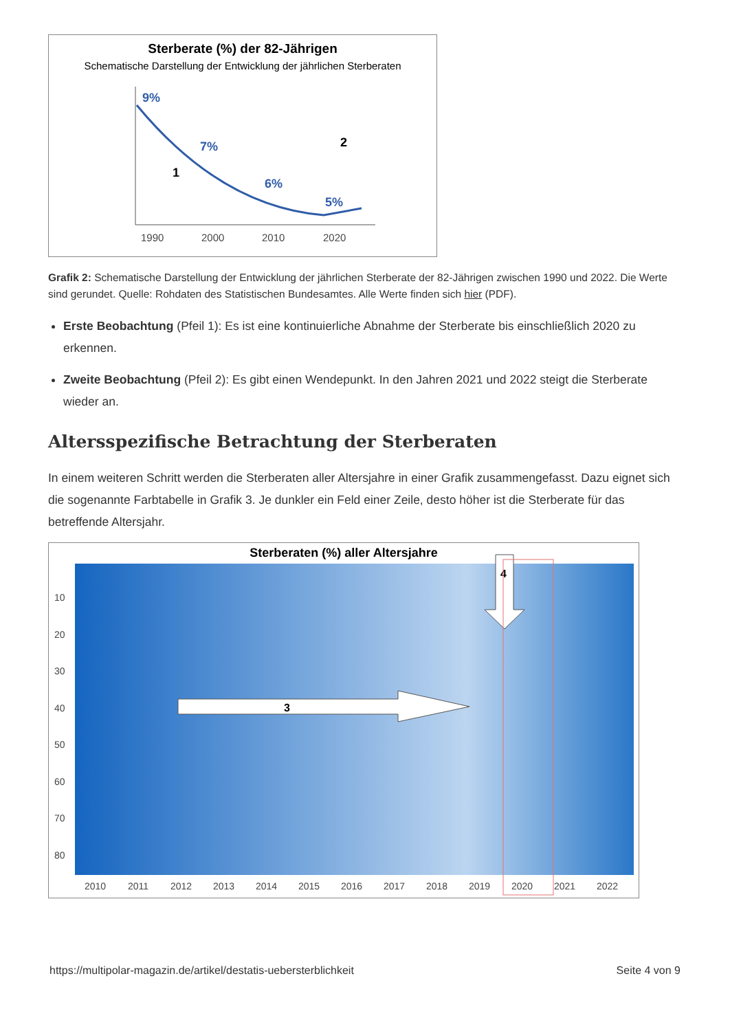Sterberate (%) der 82-Jährigen
Schematische Darstellung der Entwicklung der jährlichen Sterberaten
9%
7%
6%
5%
1
2
1990
2000
2010
2020
Grafik 2: Schematische Darstellung der Entwicklung der jährlichen Sterberate der 82-Jährigen zwischen 1990 und 2022. Die Werte sind gerundet. Quelle: Rohdaten des Statistischen Bundesamtes. Alle Werte finden sich hier (PDF).
Erste Beobachtung (Pfeil 1): Es ist eine kontinuierliche Abnahme der Sterberate bis einschließlich 2020 zu erkennen.
Zweite Beobachtung (Pfeil 2): Es gibt einen Wendepunkt. In den Jahren 2021 und 2022 steigt die Sterberate wieder an.
Altersspezifische Betrachtung der Sterberaten
In einem weiteren Schritt werden die Sterberaten aller Altersjahre in einer Grafik zusammengefasst. Dazu eignet sich die sogenannte Farbtabelle in Grafik 3. Je dunkler ein Feld einer Zeile, desto höher ist die Sterberate für das betreffende Altersjahr.
Sterberaten (%) aller Altersjahre
3
4
10
20
30
40
50
60
70
80
2010
2011
2012
2013
2014
2015
2016
2017
2018
2019
2020
2021
2022
https://multipolar-magazin.de/artikel/destatis-uebersterblichkeit Seite 4 von 9